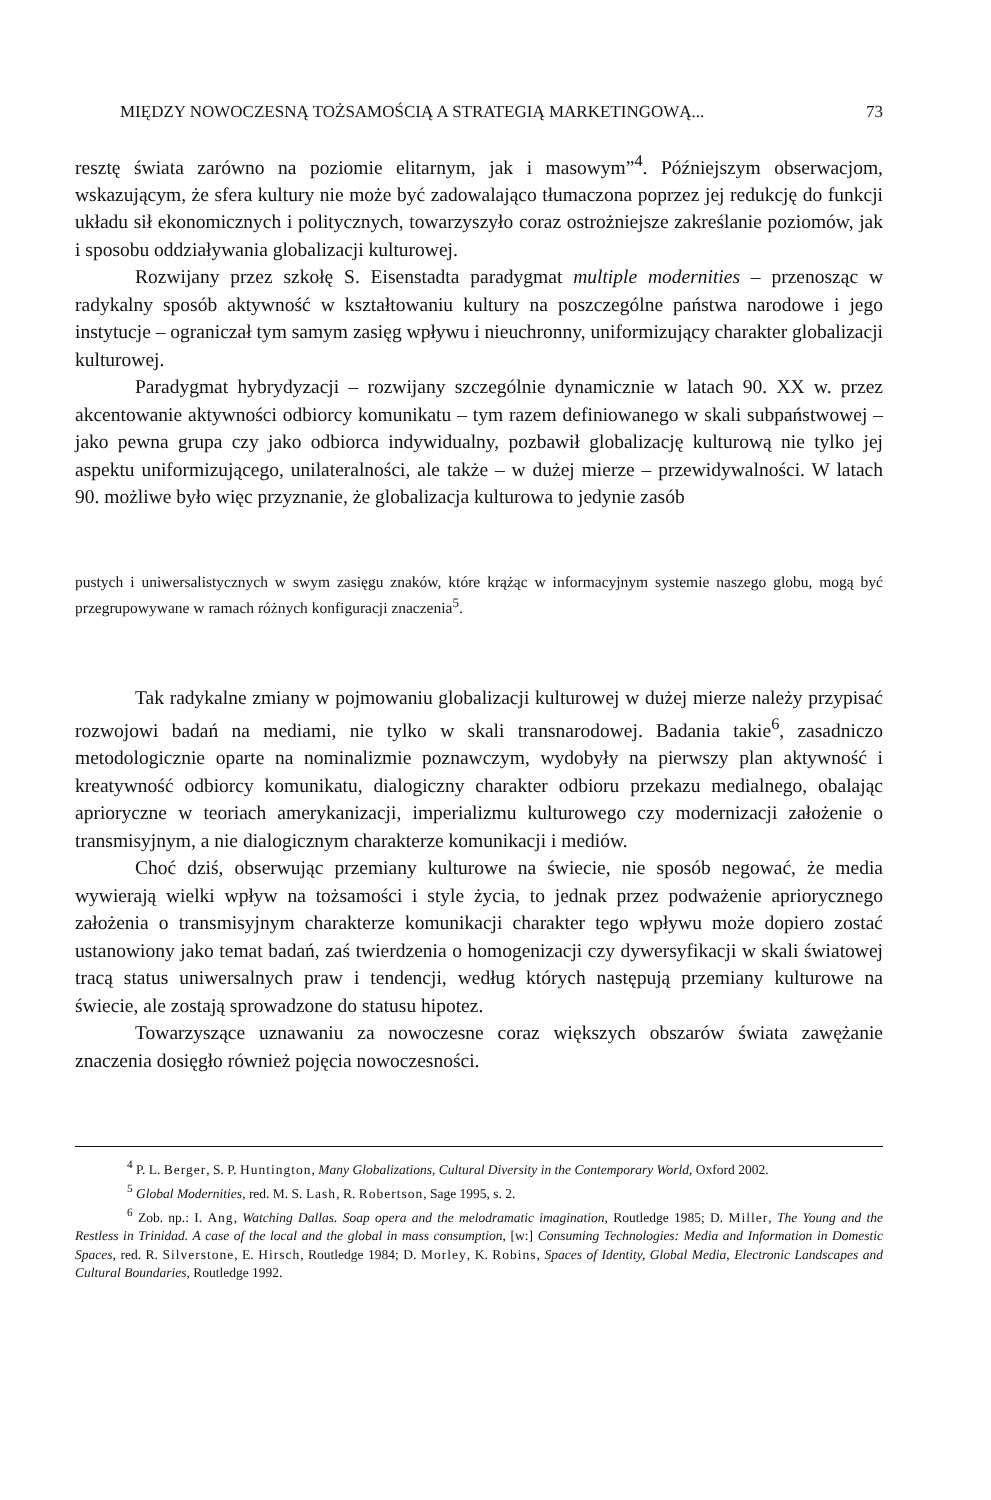MIĘDZY NOWOCZESNĄ TOŻSAMOŚCIĄ A STRATEGIĄ MARKETINGOWĄ... 73
resztę świata zarówno na poziomie elitarnym, jak i masowym”<sup>4</sup>. Późniejszym obserwacjom, wskazującym, że sfera kultury nie może być zadowalająco tłumaczona poprzez jej redukcję do funkcji układu sił ekonomicznych i politycznych, towarzyszyło coraz ostrożniejsze zakreślanie poziomów, jak i sposobu oddziaływania globalizacji kulturowej.
Rozwijany przez szkołę S. Eisenstadta paradygmat multiple modernities – przenosząc w radykalny sposób aktywność w kształtowaniu kultury na poszczególne państwa narodowe i jego instytucje – ograniczał tym samym zasięg wpływu i nieuchronny, uniformizujący charakter globalizacji kulturowej.
Paradygmat hybrydyzacji – rozwijany szczególnie dynamicznie w latach 90. XX w. przez akcentowanie aktywności odbiorcy komunikatu – tym razem definiowanego w skali subpaństwowej – jako pewna grupa czy jako odbiorca indywidualny, pozbawił globalizację kulturową nie tylko jej aspektu uniformizującego, unilateralności, ale także – w dużej mierze – przewidywalności. W latach 90. możliwe było więc przyznanie, że globalizacja kulturowa to jedynie zasób
pustych i uniwersalistycznych w swym zasięgu znaków, które krążąc w informacyjnym systemie naszego globu, mogą być przegrupowywane w ramach różnych konfiguracji znaczenia<sup>5</sup>.
Tak radykalne zmiany w pojmowaniu globalizacji kulturowej w dużej mierze należy przypisać rozwojowi badań na mediami, nie tylko w skali transnarodowej. Badania takie<sup>6</sup>, zasadniczo metodologicznie oparte na nominalizmie poznawczym, wydobyły na pierwszy plan aktywność i kreatywność odbiorcy komunikatu, dialogiczny charakter odbioru przekazu medialnego, obalając aprioryczne w teoriach amerykanizacji, imperializmu kulturowego czy modernizacji założenie o transmisyjnym, a nie dialogicznym charakterze komunikacji i mediów.
Choć dziś, obserwując przemiany kulturowe na świecie, nie sposób negować, że media wywierają wielki wpływ na tożsamości i style życia, to jednak przez podważenie apriorycznego założenia o transmisyjnym charakterze komunikacji charakter tego wpływu może dopiero zostać ustanowiony jako temat badań, zaś twierdzenia o homogenizacji czy dywersyfikacji w skali światowej tracą status uniwersalnych praw i tendencji, według których następują przemiany kulturowe na świecie, ale zostają sprowadzone do statusu hipotez.
Towarzyszące uznawaniu za nowoczesne coraz większych obszarów świata zawężanie znaczenia dosięgło również pojęcia nowoczesności.
<sup>4</sup> P. L. Berger, S. P. Huntington, Many Globalizations, Cultural Diversity in the Contemporary World, Oxford 2002.
<sup>5</sup> Global Modernities, red. M. S. Lash, R. Robertson, Sage 1995, s. 2.
<sup>6</sup> Zob. np.: I. Ang, Watching Dallas. Soap opera and the melodramatic imagination, Routledge 1985; D. Miller, The Young and the Restless in Trinidad. A case of the local and the global in mass consumption, [w:] Consuming Technologies: Media and Information in Domestic Spaces, red. R. Silverstone, E. Hirsch, Routledge 1984; D. Morley, K. Robins, Spaces of Identity, Global Media, Electronic Landscapes and Cultural Boundaries, Routledge 1992.